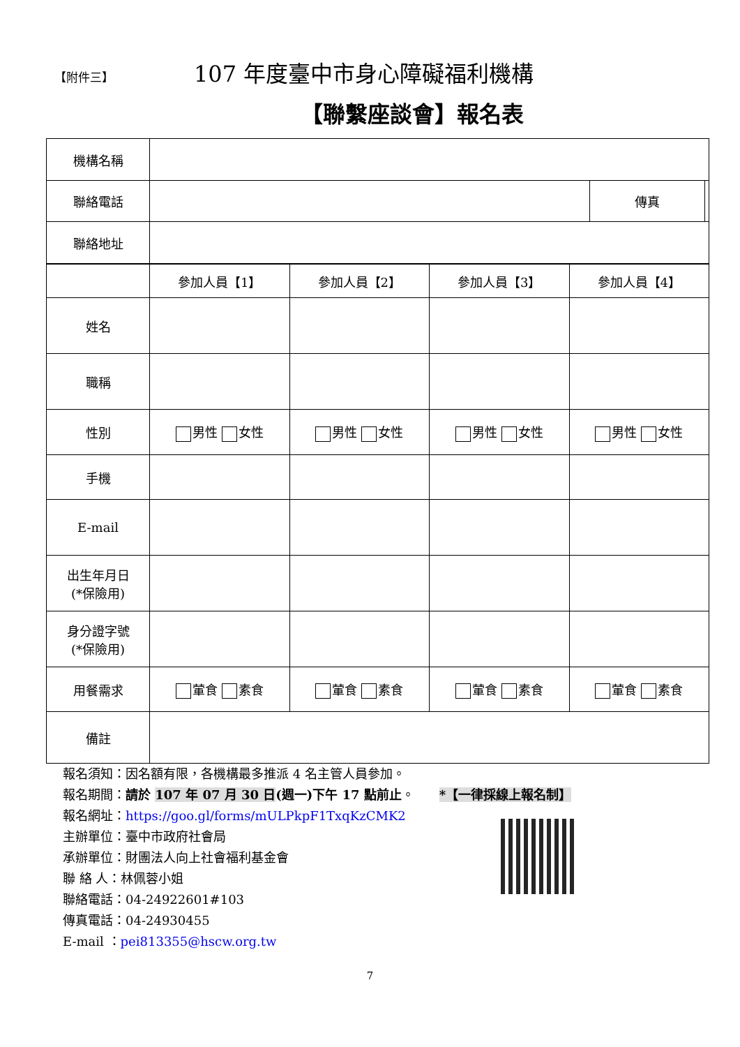【附件三】 107 年度臺中市身心障礙福利機構
【聯繫座談會】報名表
| 機構名稱 | | | |
| 聯絡電話 | | 傳真 | |
| 聯絡地址 | | | |
| | 參加人員【1】 | 參加人員【2】 | 參加人員【3】 | 參加人員【4】 |
| 姓名 | | | | |
| 職稱 | | | | |
| 性別 | 男性 女性 | 男性 女性 | 男性 女性 | 男性 女性 |
| 手機 | | | | |
| E-mail | | | | |
| 出生年月日 (*保險用) | | | | |
| 身分證字號 (*保險用) | | | | |
| 用餐需求 | 葷食 素食 | 葷食 素食 | 葷食 素食 | 葷食 素食 |
| 備註 | | | | |
報名須知：因名額有限，各機構最多推派 4 名主管人員參加。
報名期間：請於 107 年 07 月 30 日(週一)下午 17 點前止。 *【一律採線上報名制】
報名網址：https://goo.gl/forms/mULPkpF1TxqKzCMK2
主辦單位：臺中市政府社會局
承辦單位：財團法人向上社會福利基金會
聯 絡 人：林佩蓉小姐
聯絡電話：04-24922601#103
傳真電話：04-24930455
E-mail ：pei813355@hscw.org.tw
7